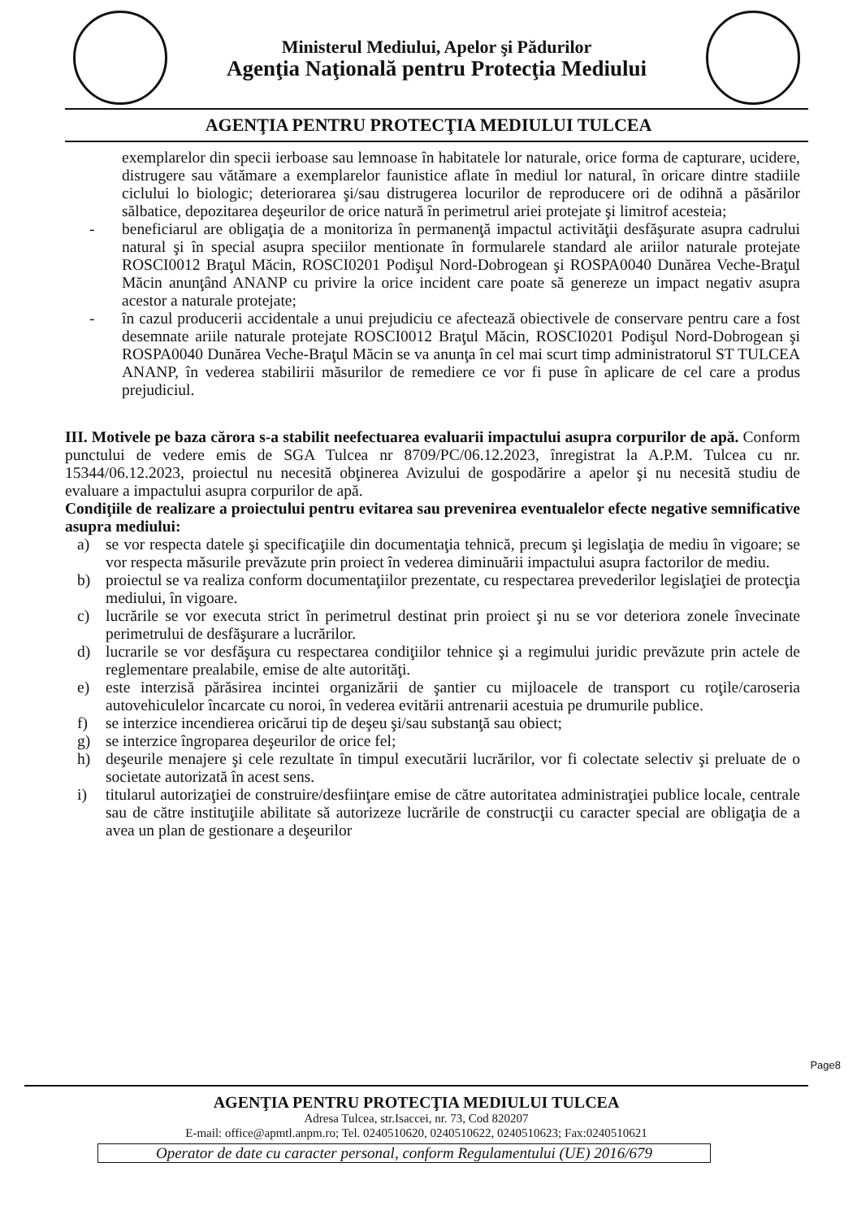Ministerul Mediului, Apelor şi Pădurilor
Agenţia Naţională pentru Protecţia Mediului
AGENŢIA PENTRU PROTECŢIA MEDIULUI TULCEA
exemplarelor din specii ierboase sau lemnoase în habitatele lor naturale, orice forma de capturare, ucidere, distrugere sau vătămare a exemplarelor faunistice aflate în mediul lor natural, în oricare dintre stadiile ciclului lo biologic; deteriorarea şi/sau distrugerea locurilor de reproducere ori de odihnă a păsărilor sălbatice, depozitarea deşeurilor de orice natură în perimetrul ariei protejate şi limitrof acesteia;
- beneficiarul are obligaţia de a monitoriza în permanenţă impactul activităţii desfăşurate asupra cadrului natural şi în special asupra speciilor mentionate în formularele standard ale ariilor naturale protejate ROSCI0012 Braţul Măcin, ROSCI0201 Podişul Nord-Dobrogean şi ROSPA0040 Dunărea Veche-Braţul Măcin anunţând ANANP cu privire la orice incident care poate să genereze un impact negativ asupra acestor a naturale protejate;
- în cazul producerii accidentale a unui prejudiciu ce afectează obiectivele de conservare pentru care a fost desemnate ariile naturale protejate ROSCI0012 Braţul Măcin, ROSCI0201 Podişul Nord-Dobrogean şi ROSPA0040 Dunărea Veche-Braţul Măcin se va anunţa în cel mai scurt timp administratorul ST TULCEA ANANP, în vederea stabilirii măsurilor de remediere ce vor fi puse în aplicare de cel care a produs prejudiciul.
III. Motivele pe baza cărora s-a stabilit neefectuarea evaluarii impactului asupra corpurilor de apă. Conform punctului de vedere emis de SGA Tulcea nr 8709/PC/06.12.2023, înregistrat la A.P.M. Tulcea cu nr. 15344/06.12.2023, proiectul nu necesită obţinerea Avizului de gospodărire a apelor şi nu necesită studiu de evaluare a impactului asupra corpurilor de apă.
Condiţiile de realizare a proiectului pentru evitarea sau prevenirea eventualelor efecte negative semnificative asupra mediului:
a) se vor respecta datele şi specificaţiile din documentaţia tehnică, precum şi legislaţia de mediu în vigoare; se vor respecta măsurile prevăzute prin proiect în vederea diminuării impactului asupra factorilor de mediu.
b) proiectul se va realiza conform documentaţiilor prezentate, cu respectarea prevederilor legislaţiei de protecţia mediului, în vigoare.
c) lucrările se vor executa strict în perimetrul destinat prin proiect şi nu se vor deteriora zonele învecinate perimetrului de desfăşurare a lucrărilor.
d) lucrarile se vor desfăşura cu respectarea condiţiilor tehnice şi a regimului juridic prevăzute prin actele de reglementare prealabile, emise de alte autorităţi.
e) este interzisă părăsirea incintei organizării de şantier cu mijloacele de transport cu roţile/caroseria autovehiculelor încarcate cu noroi, în vederea evitării antrenarii acestuia pe drumurile publice.
f) se interzice incendierea oricărui tip de deşeu şi/sau substanţă sau obiect;
g) se interzice îngroparea deşeurilor de orice fel;
h) deşeurile menajere şi cele rezultate în timpul executării lucrărilor, vor fi colectate selectiv şi preluate de o societate autorizată în acest sens.
i) titularul autorizaţiei de construire/desfiinţare emise de către autoritatea administraţiei publice locale, centrale sau de către instituţiile abilitate să autorizeze lucrările de construcţii cu caracter special are obligaţia de a avea un plan de gestionare a deşeurilor
Page8
AGENŢIA PENTRU PROTECŢIA MEDIULUI TULCEA
Adresa Tulcea, str.Isaccei, nr. 73, Cod 820207
E-mail: office@apmtl.anpm.ro; Tel. 0240510620, 0240510622, 0240510623; Fax:0240510621
Operator de date cu caracter personal, conform Regulamentului (UE) 2016/679